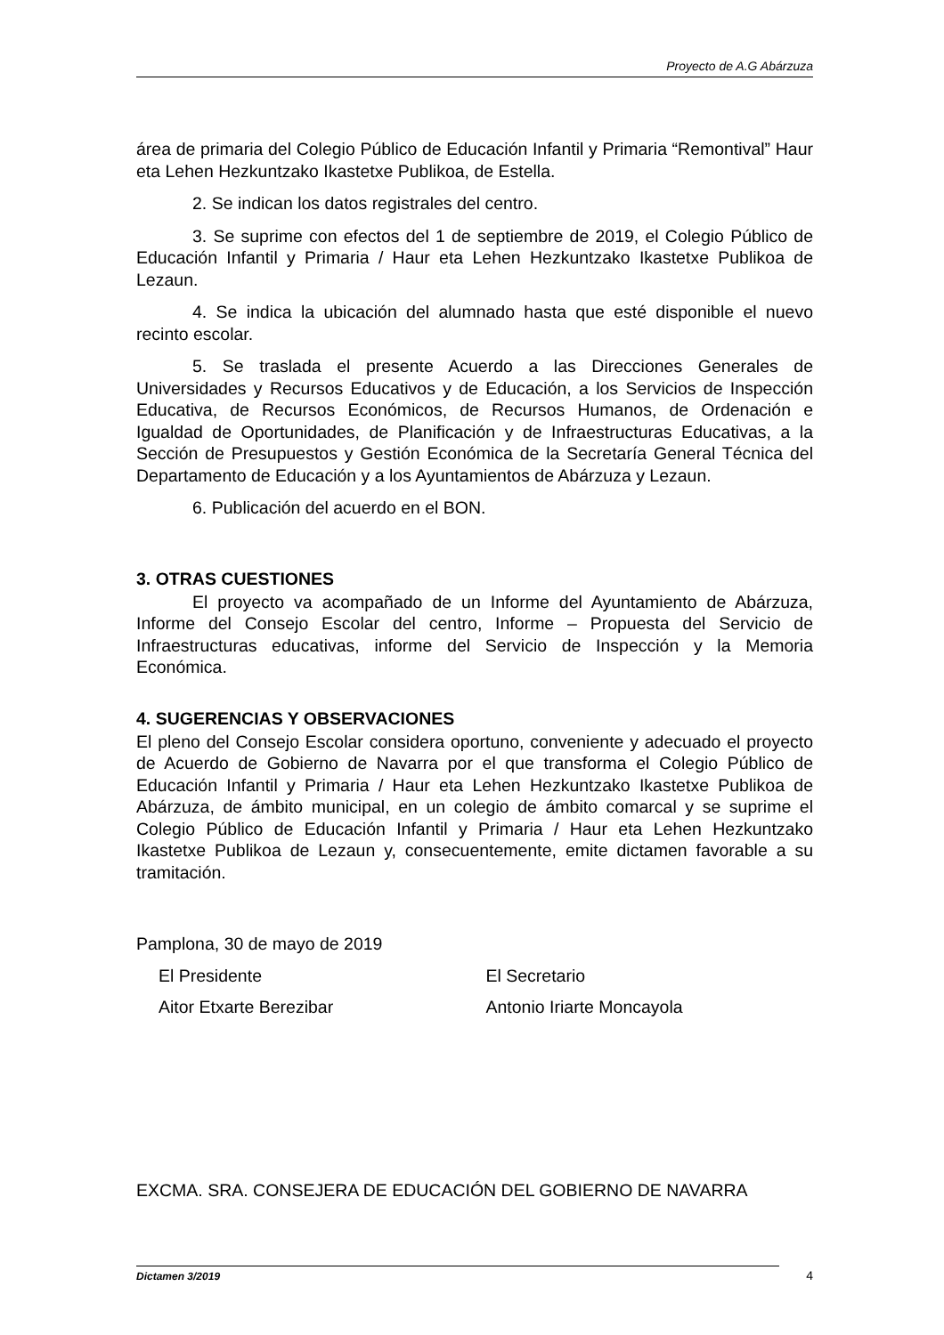Proyecto de A.G Abárzuza
área de primaria del Colegio Público de Educación Infantil y Primaria “Remontival” Haur eta Lehen Hezkuntzako Ikastetxe Publikoa, de Estella.
2. Se indican los datos registrales del centro.
3. Se suprime con efectos del 1 de septiembre de 2019, el Colegio Público de Educación Infantil y Primaria / Haur eta Lehen Hezkuntzako Ikastetxe Publikoa de Lezaun.
4. Se indica la ubicación del alumnado hasta que esté disponible el nuevo recinto escolar.
5. Se traslada el presente Acuerdo a las Direcciones Generales de Universidades y Recursos Educativos y de Educación, a los Servicios de Inspección Educativa, de Recursos Económicos, de Recursos Humanos, de Ordenación e Igualdad de Oportunidades, de Planificación y de Infraestructuras Educativas, a la Sección de Presupuestos y Gestión Económica de la Secretaría General Técnica del Departamento de Educación y a los Ayuntamientos de Abárzuza y Lezaun.
6. Publicación del acuerdo en el BON.
3. OTRAS CUESTIONES
El proyecto va acompañado de un Informe del Ayuntamiento de Abárzuza, Informe del Consejo Escolar del centro, Informe – Propuesta del Servicio de Infraestructuras educativas, informe del Servicio de Inspección y la Memoria Económica.
4. SUGERENCIAS Y OBSERVACIONES
El pleno del Consejo Escolar considera oportuno, conveniente y adecuado el proyecto de Acuerdo de Gobierno de Navarra por el que transforma el Colegio Público de Educación Infantil y Primaria / Haur eta Lehen Hezkuntzako Ikastetxe Publikoa de Abárzuza, de ámbito municipal, en un colegio de ámbito comarcal y se suprime el Colegio Público de Educación Infantil y Primaria / Haur eta Lehen Hezkuntzako Ikastetxe Publikoa de Lezaun y, consecuentemente, emite dictamen favorable a su tramitación.
Pamplona, 30 de mayo de 2019
El Presidente El Secretario
Aitor Etxarte Berezibar Antonio Iriarte Moncayola
EXCMA. SRA. CONSEJERA DE EDUCACIÓN DEL GOBIERNO DE NAVARRA
Dictamen 3/2019 4